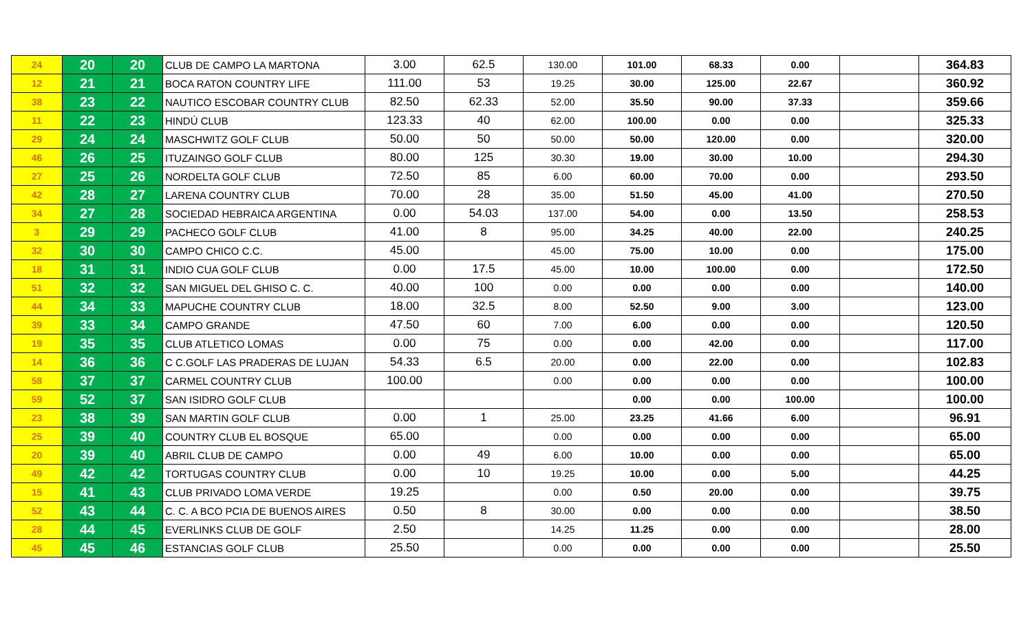| 24 | 20 | 20 | CLUB DE CAMPO LA MARTONA | 3.00 | 62.5 | 130.00 | 101.00 | 68.33 | 0.00 | | 364.83 |
| 12 | 21 | 21 | BOCA RATON COUNTRY LIFE | 111.00 | 53 | 19.25 | 30.00 | 125.00 | 22.67 | | 360.92 |
| 38 | 23 | 22 | NAUTICO ESCOBAR COUNTRY CLUB | 82.50 | 62.33 | 52.00 | 35.50 | 90.00 | 37.33 | | 359.66 |
| 11 | 22 | 23 | HINDÚ CLUB | 123.33 | 40 | 62.00 | 100.00 | 0.00 | 0.00 | | 325.33 |
| 29 | 24 | 24 | MASCHWITZ GOLF CLUB | 50.00 | 50 | 50.00 | 50.00 | 120.00 | 0.00 | | 320.00 |
| 46 | 26 | 25 | ITUZAINGO GOLF CLUB | 80.00 | 125 | 30.30 | 19.00 | 30.00 | 10.00 | | 294.30 |
| 27 | 25 | 26 | NORDELTA GOLF CLUB | 72.50 | 85 | 6.00 | 60.00 | 70.00 | 0.00 | | 293.50 |
| 42 | 28 | 27 | LARENA COUNTRY CLUB | 70.00 | 28 | 35.00 | 51.50 | 45.00 | 41.00 | | 270.50 |
| 34 | 27 | 28 | SOCIEDAD HEBRAICA ARGENTINA | 0.00 | 54.03 | 137.00 | 54.00 | 0.00 | 13.50 | | 258.53 |
| 3 | 29 | 29 | PACHECO GOLF CLUB | 41.00 | 8 | 95.00 | 34.25 | 40.00 | 22.00 | | 240.25 |
| 32 | 30 | 30 | CAMPO CHICO C.C. | 45.00 | | 45.00 | 75.00 | 10.00 | 0.00 | | 175.00 |
| 18 | 31 | 31 | INDIO CUA GOLF CLUB | 0.00 | 17.5 | 45.00 | 10.00 | 100.00 | 0.00 | | 172.50 |
| 51 | 32 | 32 | SAN MIGUEL DEL GHISO C. C. | 40.00 | 100 | 0.00 | 0.00 | 0.00 | 0.00 | | 140.00 |
| 44 | 34 | 33 | MAPUCHE COUNTRY CLUB | 18.00 | 32.5 | 8.00 | 52.50 | 9.00 | 3.00 | | 123.00 |
| 39 | 33 | 34 | CAMPO GRANDE | 47.50 | 60 | 7.00 | 6.00 | 0.00 | 0.00 | | 120.50 |
| 19 | 35 | 35 | CLUB ATLETICO LOMAS | 0.00 | 75 | 0.00 | 0.00 | 42.00 | 0.00 | | 117.00 |
| 14 | 36 | 36 | C C.GOLF LAS PRADERAS DE LUJAN | 54.33 | 6.5 | 20.00 | 0.00 | 22.00 | 0.00 | | 102.83 |
| 58 | 37 | 37 | CARMEL COUNTRY CLUB | 100.00 | | 0.00 | 0.00 | 0.00 | 0.00 | | 100.00 |
| 59 | 52 | 37 | SAN ISIDRO GOLF CLUB | | | | 0.00 | 0.00 | 100.00 | | 100.00 |
| 23 | 38 | 39 | SAN MARTIN GOLF CLUB | 0.00 | 1 | 25.00 | 23.25 | 41.66 | 6.00 | | 96.91 |
| 25 | 39 | 40 | COUNTRY CLUB EL BOSQUE | 65.00 | | 0.00 | 0.00 | 0.00 | 0.00 | | 65.00 |
| 20 | 39 | 40 | ABRIL CLUB DE CAMPO | 0.00 | 49 | 6.00 | 10.00 | 0.00 | 0.00 | | 65.00 |
| 49 | 42 | 42 | TORTUGAS COUNTRY CLUB | 0.00 | 10 | 19.25 | 10.00 | 0.00 | 5.00 | | 44.25 |
| 15 | 41 | 43 | CLUB PRIVADO LOMA VERDE | 19.25 | | 0.00 | 0.50 | 20.00 | 0.00 | | 39.75 |
| 52 | 43 | 44 | C. C. A BCO PCIA DE BUENOS AIRES | 0.50 | 8 | 30.00 | 0.00 | 0.00 | 0.00 | | 38.50 |
| 28 | 44 | 45 | EVERLINKS CLUB DE GOLF | 2.50 | | 14.25 | 11.25 | 0.00 | 0.00 | | 28.00 |
| 45 | 45 | 46 | ESTANCIAS GOLF CLUB | 25.50 | | 0.00 | 0.00 | 0.00 | 0.00 | | 25.50 |